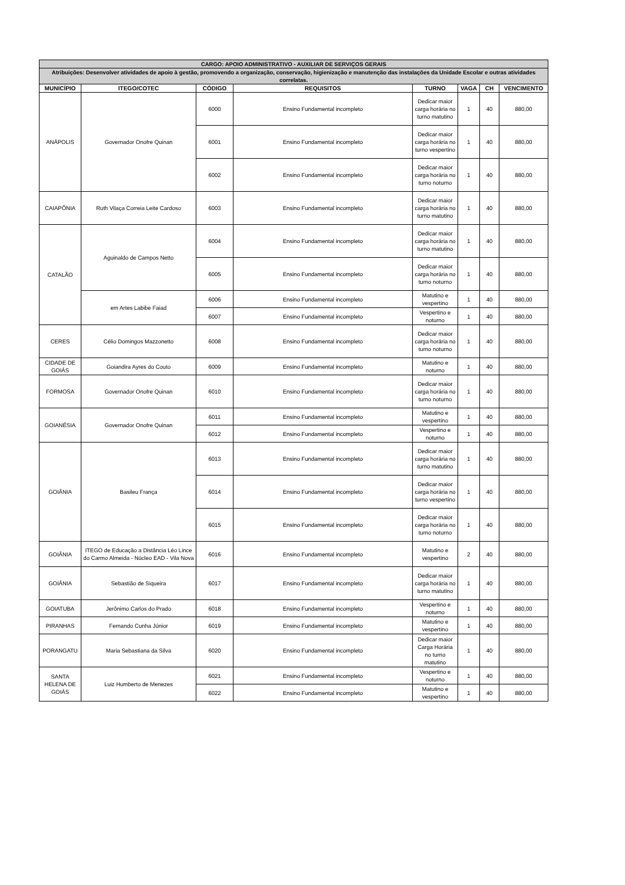| CARGO: APOIO ADMINISTRATIVO - AUXILIAR DE SERVIÇOS GERAIS | | | | | | | |
| Atribuições: Desenvolver atividades de apoio à gestão, promovendo a organização, conservação, higienização e manutenção das instalações da Unidade Escolar e outras atividades correlatas. | | | | | | | |
| MUNICÍPIO | ITEGO/COTEC | CÓDIGO | REQUISITOS | TURNO | VAGA | CH | VENCIMENTO |
| ANÁPOLIS | Governador Onofre Quinan | 6000 | Ensino Fundamental incompleto | Dedicar maior carga horária no turno matutino | 1 | 40 | 880,00 |
| | | 6001 | Ensino Fundamental incompleto | Dedicar maior carga horária no turno vespertino | 1 | 40 | 880,00 |
| | | 6002 | Ensino Fundamental incompleto | Dedicar maior carga horária no turno noturno | 1 | 40 | 880,00 |
| CAIAPÔNIA | Ruth Vilaça Correia Leite Cardoso | 6003 | Ensino Fundamental incompleto | Dedicar maior carga horária no turno matutino | 1 | 40 | 880,00 |
| CATALÃO | Aguinaldo de Campos Netto | 6004 | Ensino Fundamental incompleto | Dedicar maior carga horária no turno matutino | 1 | 40 | 880,00 |
| | | 6005 | Ensino Fundamental incompleto | Dedicar maior carga horária no turno noturno | 1 | 40 | 880,00 |
| | em Artes Labibe Faiad | 6006 | Ensino Fundamental incompleto | Matutino e vespertino | 1 | 40 | 880,00 |
| | | 6007 | Ensino Fundamental incompleto | Vespertino e noturno | 1 | 40 | 880,00 |
| CERES | Célio Domingos Mazzonetto | 6008 | Ensino Fundamental incompleto | Dedicar maior carga horária no turno noturno | 1 | 40 | 880,00 |
| CIDADE DE GOIÁS | Goiandira Ayres do Couto | 6009 | Ensino Fundamental incompleto | Matutino e noturno | 1 | 40 | 880,00 |
| FORMOSA | Governador Onofre Quinan | 6010 | Ensino Fundamental incompleto | Dedicar maior carga horária no turno noturno | 1 | 40 | 880,00 |
| GOIANÉSIA | Governador Onofre Quinan | 6011 | Ensino Fundamental incompleto | Matutino e vespertino | 1 | 40 | 880,00 |
| | | 6012 | Ensino Fundamental incompleto | Vespertino e noturno | 1 | 40 | 880,00 |
| GOIÂNIA | Basileu França | 6013 | Ensino Fundamental incompleto | Dedicar maior carga horária no turno matutino | 1 | 40 | 880,00 |
| | | 6014 | Ensino Fundamental incompleto | Dedicar maior carga horária no turno vespertino | 1 | 40 | 880,00 |
| | | 6015 | Ensino Fundamental incompleto | Dedicar maior carga horária no turno noturno | 1 | 40 | 880,00 |
| GOIÂNIA | ITEGO de Educação a Distância Léo Lince do Carmo Almeida - Núcleo EAD - Vila Nova | 6016 | Ensino Fundamental incompleto | Matutino e vespertino | 2 | 40 | 880,00 |
| GOIÂNIA | Sebastião de Siqueira | 6017 | Ensino Fundamental incompleto | Dedicar maior carga horária no turno matutino | 1 | 40 | 880,00 |
| GOIATUBA | Jerônimo Carlos do Prado | 6018 | Ensino Fundamental incompleto | Vespertino e noturno | 1 | 40 | 880,00 |
| PIRANHAS | Fernando Cunha Júnior | 6019 | Ensino Fundamental incompleto | Matutino e vespertino | 1 | 40 | 880,00 |
| PORANGATU | Maria Sebastiana da Silva | 6020 | Ensino Fundamental incompleto | Dedicar maior Carga Horária no turno matutino | 1 | 40 | 880,00 |
| SANTA HELENA DE GOIÁS | Luiz Humberto de Menezes | 6021 | Ensino Fundamental incompleto | Vespertino e noturno | 1 | 40 | 880,00 |
| | | 6022 | Ensino Fundamental incompleto | Matutino e vespertino | 1 | 40 | 880,00 |